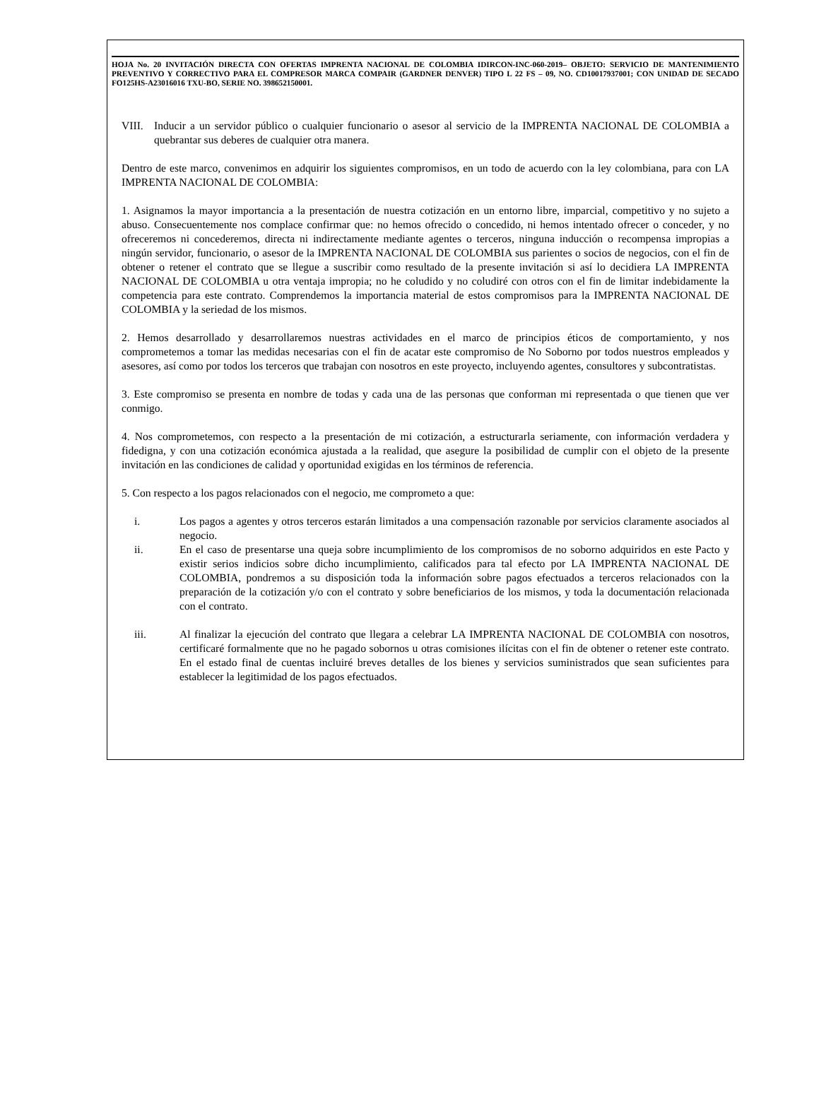HOJA No. 20 INVITACIÓN DIRECTA CON OFERTAS IMPRENTA NACIONAL DE COLOMBIA IDIRCON-INC-060-2019– OBJETO: SERVICIO DE MANTENIMIENTO PREVENTIVO Y CORRECTIVO PARA EL COMPRESOR MARCA COMPAIR (GARDNER DENVER) TIPO L 22 FS – 09, NO. CD10017937001; CON UNIDAD DE SECADO FO125HS-A23016016 TXU-BO, SERIE NO. 398652150001.
VIII.
Inducir a un servidor público o cualquier funcionario o asesor al servicio de la IMPRENTA NACIONAL DE COLOMBIA a quebrantar sus deberes de cualquier otra manera.
Dentro de este marco, convenimos en adquirir los siguientes compromisos, en un todo de acuerdo con la ley colombiana, para con LA IMPRENTA NACIONAL DE COLOMBIA:
1. Asignamos la mayor importancia a la presentación de nuestra cotización en un entorno libre, imparcial, competitivo y no sujeto a abuso. Consecuentemente nos complace confirmar que: no hemos ofrecido o concedido, ni hemos intentado ofrecer o conceder, y no ofreceremos ni concederemos, directa ni indirectamente mediante agentes o terceros, ninguna inducción o recompensa impropias a ningún servidor, funcionario, o asesor de la IMPRENTA NACIONAL DE COLOMBIA sus parientes o socios de negocios, con el fin de obtener o retener el contrato que se llegue a suscribir como resultado de la presente invitación si así lo decidiera LA IMPRENTA NACIONAL DE COLOMBIA u otra ventaja impropia; no he coludido y no coludiré con otros con el fin de limitar indebidamente la competencia para este contrato. Comprendemos la importancia material de estos compromisos para la IMPRENTA NACIONAL DE COLOMBIA y la seriedad de los mismos.
2. Hemos desarrollado y desarrollaremos nuestras actividades en el marco de principios éticos de comportamiento, y nos comprometemos a tomar las medidas necesarias con el fin de acatar este compromiso de No Soborno por todos nuestros empleados y asesores, así como por todos los terceros que trabajan con nosotros en este proyecto, incluyendo agentes, consultores y subcontratistas.
3. Este compromiso se presenta en nombre de todas y cada una de las personas que conforman mi representada o que tienen que ver conmigo.
4. Nos comprometemos, con respecto a la presentación de mi cotización, a estructurarla seriamente, con información verdadera y fidedigna, y con una cotización económica ajustada a la realidad, que asegure la posibilidad de cumplir con el objeto de la presente invitación en las condiciones de calidad y oportunidad exigidas en los términos de referencia.
5. Con respecto a los pagos relacionados con el negocio, me comprometo a que:
i. Los pagos a agentes y otros terceros estarán limitados a una compensación razonable por servicios claramente asociados al negocio.
ii. En el caso de presentarse una queja sobre incumplimiento de los compromisos de no soborno adquiridos en este Pacto y existir serios indicios sobre dicho incumplimiento, calificados para tal efecto por LA IMPRENTA NACIONAL DE COLOMBIA, pondremos a su disposición toda la información sobre pagos efectuados a terceros relacionados con la preparación de la cotización y/o con el contrato y sobre beneficiarios de los mismos, y toda la documentación relacionada con el contrato.
iii. Al finalizar la ejecución del contrato que llegara a celebrar LA IMPRENTA NACIONAL DE COLOMBIA con nosotros, certificaré formalmente que no he pagado sobornos u otras comisiones ilícitas con el fin de obtener o retener este contrato. En el estado final de cuentas incluiré breves detalles de los bienes y servicios suministrados que sean suficientes para establecer la legitimidad de los pagos efectuados.